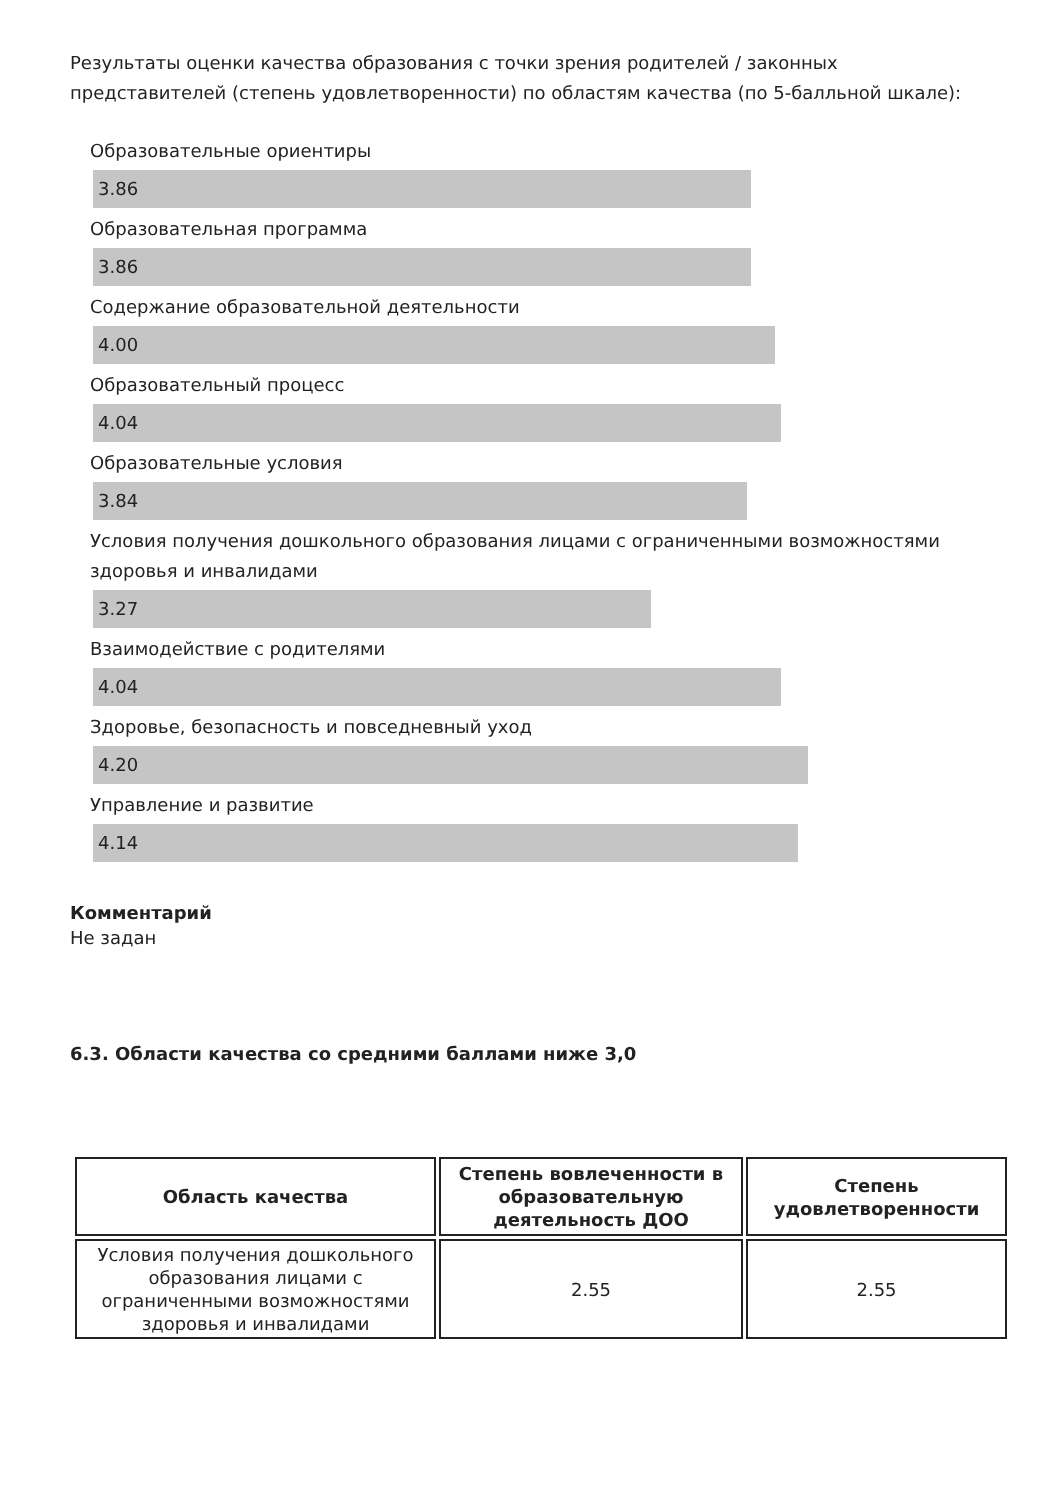Результаты оценки качества образования с точки зрения родителей / законных представителей (степень удовлетворенности) по областям качества (по 5-балльной шкале):
Образовательные ориентиры
3.86
Образовательная программа
3.86
Содержание образовательной деятельности
4.00
Образовательный процесс
4.04
Образовательные условия
3.84
Условия получения дошкольного образования лицами с ограниченными возможностями здоровья и инвалидами
3.27
Взаимодействие с родителями
4.04
Здоровье, безопасность и повседневный уход
4.20
Управление и развитие
4.14
Комментарий
Не задан
6.3. Области качества со средними баллами ниже 3,0
| Область качества | Степень вовлеченности в образовательную деятельность ДОО | Степень удовлетворенности |
| --- | --- | --- |
| Условия получения дошкольного образования лицами с ограниченными возможностями здоровья и инвалидами | 2.55 | 2.55 |